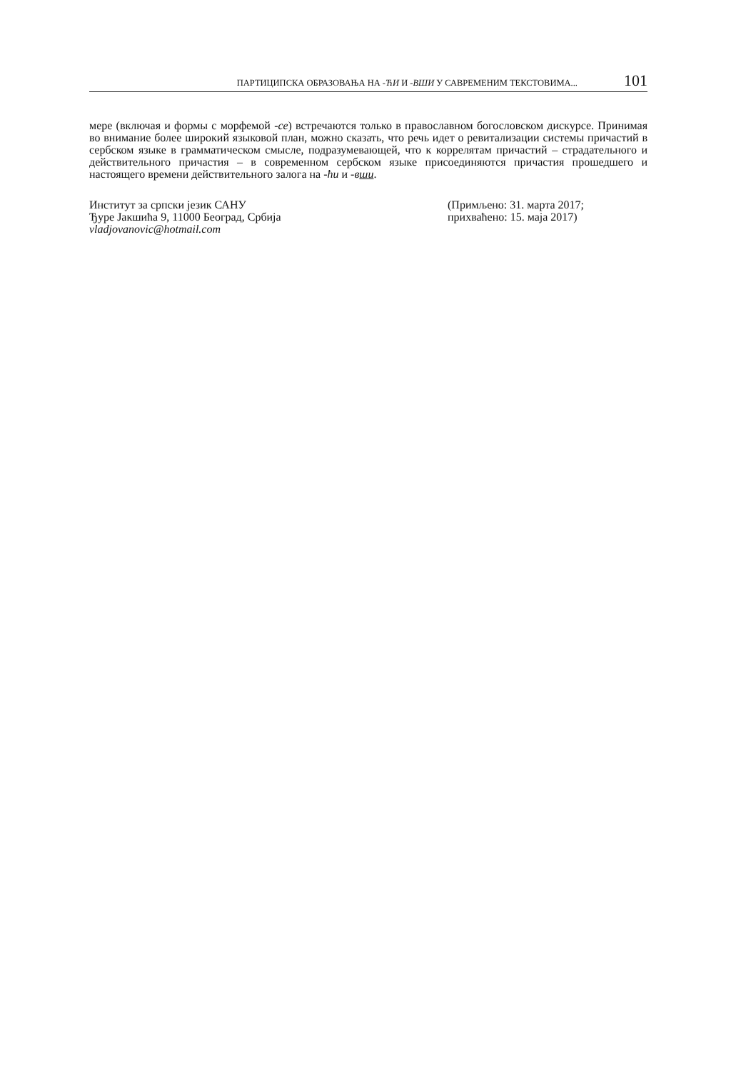ПАРТИЦИПСКА ОБРАЗОВАЊА НА -ЋИ И -ВШИ У САВРЕМЕНИМ ТЕКСТОВИМА... 101
мере (включая и формы с морфемой -се) встречаются только в православном богословском дискурсе. Принимая во внимание более широкий языковой план, можно сказать, что речь идет о ревитализации системы причастий в сербском языке в грамматическом смысле, подразумевающей, что к коррелятам причастий – страдательного и действительного причастия – в современном сербском языке присоединяются причастия прошедшего и настоящего времени действительного залога на -ћи и -вши.
Институт за српски језик САНУ
Ђуре Јакшића 9, 11000 Београд, Србија
vladjovanovic@hotmail.com
(Примљено: 31. марта 2017;
прихваћено: 15. маја 2017)